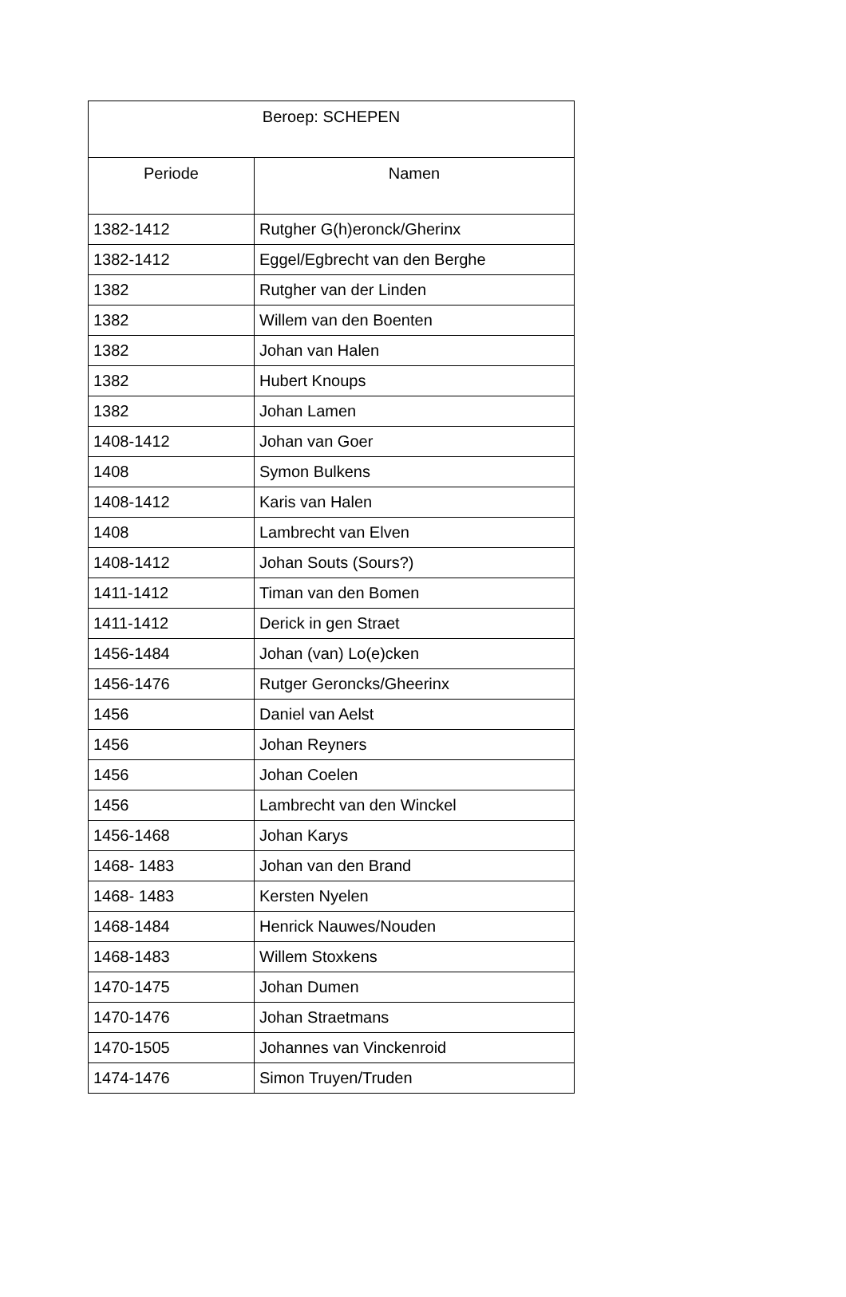| Beroep: SCHEPEN | |
| --- | --- |
| Periode | Namen |
| 1382-1412 | Rutgher G(h)eronck/Gherinx |
| 1382-1412 | Eggel/Egbrecht van den Berghe |
| 1382 | Rutgher van der Linden |
| 1382 | Willem van den Boenten |
| 1382 | Johan van Halen |
| 1382 | Hubert Knoups |
| 1382 | Johan Lamen |
| 1408-1412 | Johan van Goer |
| 1408 | Symon Bulkens |
| 1408-1412 | Karis van Halen |
| 1408 | Lambrecht van Elven |
| 1408-1412 | Johan Souts (Sours?) |
| 1411-1412 | Timan van den Bomen |
| 1411-1412 | Derick in gen Straet |
| 1456-1484 | Johan (van) Lo(e)cken |
| 1456-1476 | Rutger Geroncks/Gheerinx |
| 1456 | Daniel van Aelst |
| 1456 | Johan Reyners |
| 1456 | Johan Coelen |
| 1456 | Lambrecht van den Winckel |
| 1456-1468 | Johan Karys |
| 1468- 1483 | Johan van den Brand |
| 1468- 1483 | Kersten Nyelen |
| 1468-1484 | Henrick Nauwes/Nouden |
| 1468-1483 | Willem Stoxkens |
| 1470-1475 | Johan Dumen |
| 1470-1476 | Johan Straetmans |
| 1470-1505 | Johannes van Vinckenroid |
| 1474-1476 | Simon Truyen/Truden |